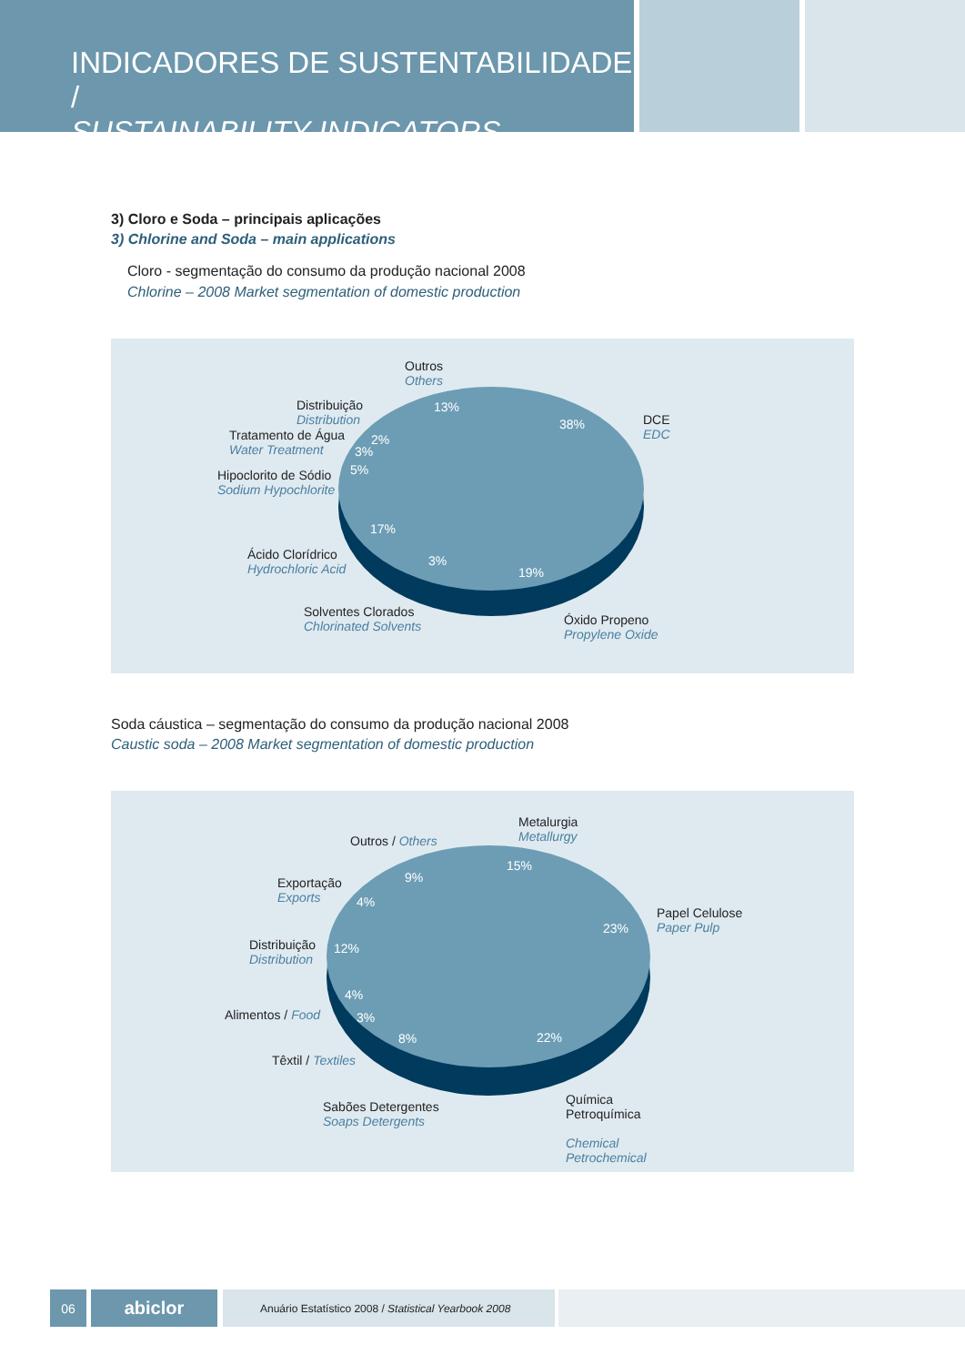INDICADORES DE SUSTENTABILIDADE /
SUSTAINABILITY INDICATORS
3) Cloro e Soda – principais aplicações
3) Chlorine and Soda – main applications
Cloro - segmentação do consumo da produção nacional 2008
Chlorine – 2008 Market segmentation of domestic production
Outros
Others
DCE
EDC
Distribuição
Distribution
Tratamento de Água
Water Treatment
Hipoclorito de Sódio
Sodium Hypochlorite
Ácido Clorídrico
Hydrochloric Acid
Solventes Clorados
Chlorinated Solvents
Óxido Propeno
Propylene Oxide
13%
38%
2%
3%
5%
17%
3%
19%
Soda cáustica – segmentação do consumo da produção nacional 2008
Caustic soda – 2008 Market segmentation of domestic production
Metalurgia
Metallurgy
Outros / Others
Exportação
Exports
Papel Celulose
Paper Pulp
Distribuição
Distribution
Alimentos / Food
Têxtil / Textiles
Sabões Detergentes
Soaps Detergents
Química
Petroquímica
Chemical
Petrochemical
15%
9%
4%
23%
12%
4%
3%
8% 22%
06
abiclor
Anuário Estatístico 2008 / Statistical Yearbook 2008